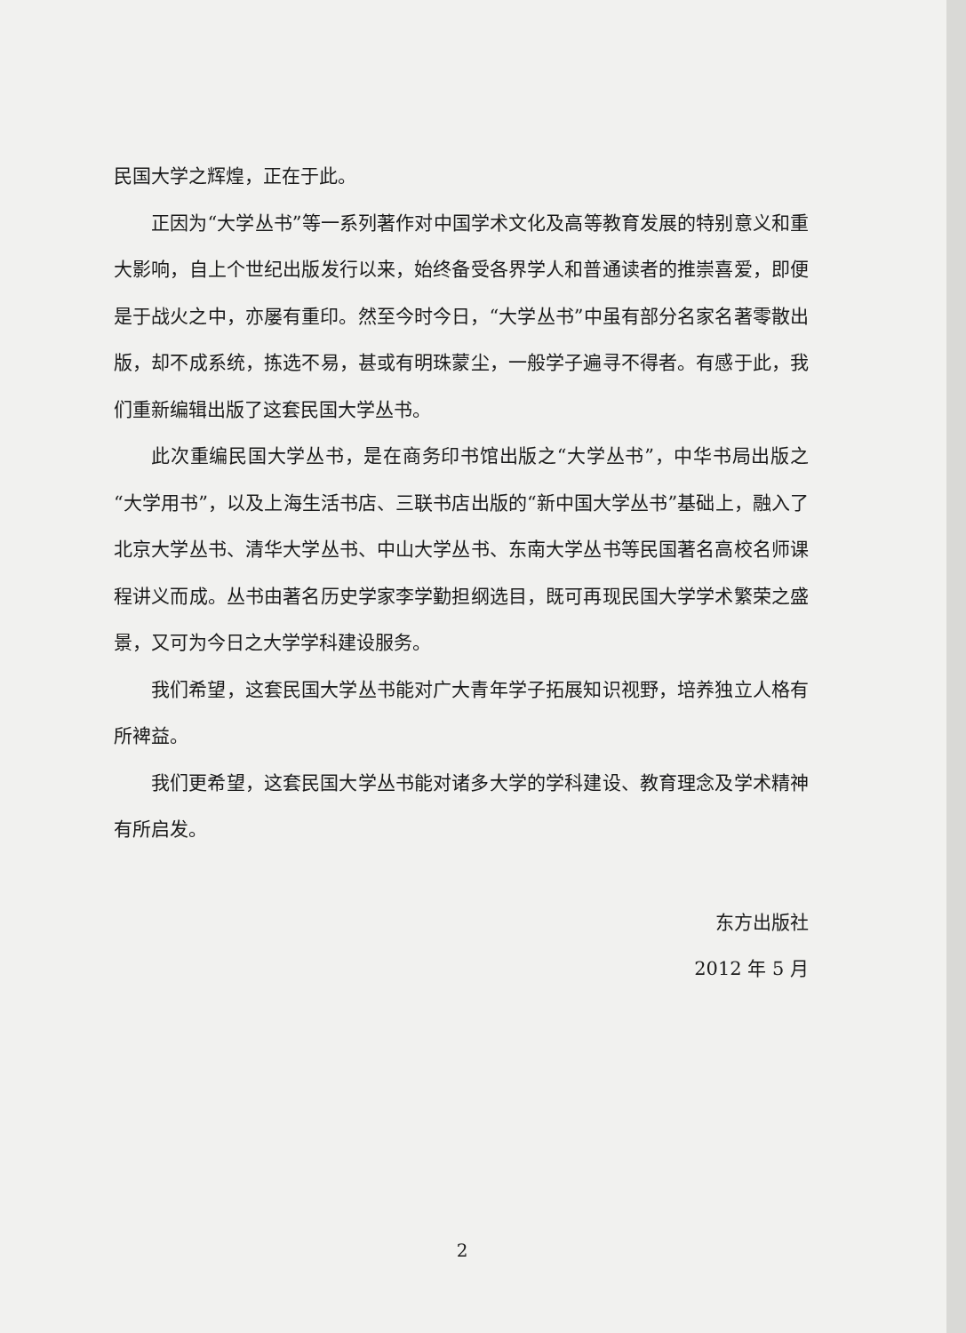民国大学之辉煌，正在于此。
正因为“大学丛书”等一系列著作对中国学术文化及高等教育发展的特别意义和重大影响，自上个世纪出版发行以来，始终备受各界学人和普通读者的推崇喜爱，即便是于战火之中，亦屡有重印。然至今时今日，“大学丛书”中虽有部分名家名著零散出版，却不成系统，拣选不易，甚或有明珠蒙尘，一般学子遍寻不得者。有感于此，我们重新编辑出版了这套民国大学丛书。
此次重编民国大学丛书，是在商务印书馆出版之“大学丛书”，中华书局出版之“大学用书”，以及上海生活书店、三联书店出版的“新中国大学丛书”基础上，融入了北京大学丛书、清华大学丛书、中山大学丛书、东南大学丛书等民国著名高校名师课程讲义而成。丛书由著名历史学家李学勤担纲选目，既可再现民国大学学术繁荣之盛景，又可为今日之大学学科建设服务。
我们希望，这套民国大学丛书能对广大青年学子拓展知识视野，培养独立人格有所裨益。
我们更希望，这套民国大学丛书能对诸多大学的学科建设、教育理念及学术精神有所启发。
东方出版社
2012 年 5 月
2